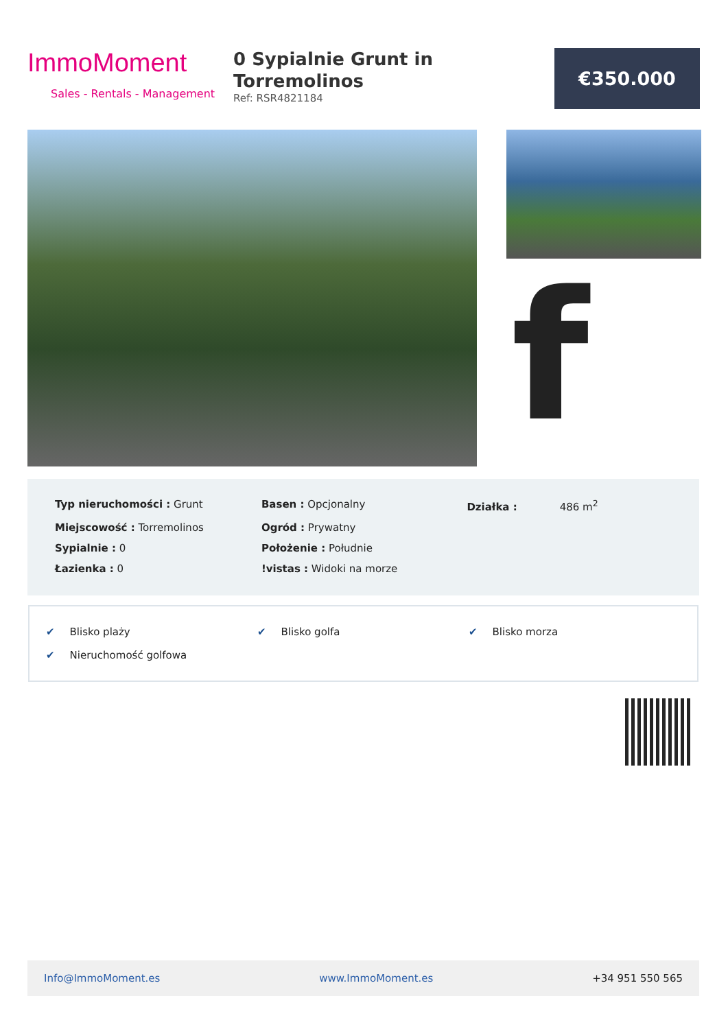ImmoMoment
Sales - Rentals - Management
0 Sypialnie Grunt in Torremolinos
Ref: RSR4821184
€350.000
f
| Typ nieruchomości : Grunt | Basen : Opcjonalny | Działka : 486 m<sup>2</sup> |
| Miejscowość : Torremolinos | Ogród : Prywatny | |
| Sypialnie : 0 | Położenie : Południe | |
| Łazienka : 0 | !vistas : Widoki na morze | |
| ✔ Blisko plaży | ✔ Blisko golfa | ✔ Blisko morza |
| ✔ Nieruchomość golfowa | | |
Info@ImmoMoment.es www.ImmoMoment.es +34 951 550 565